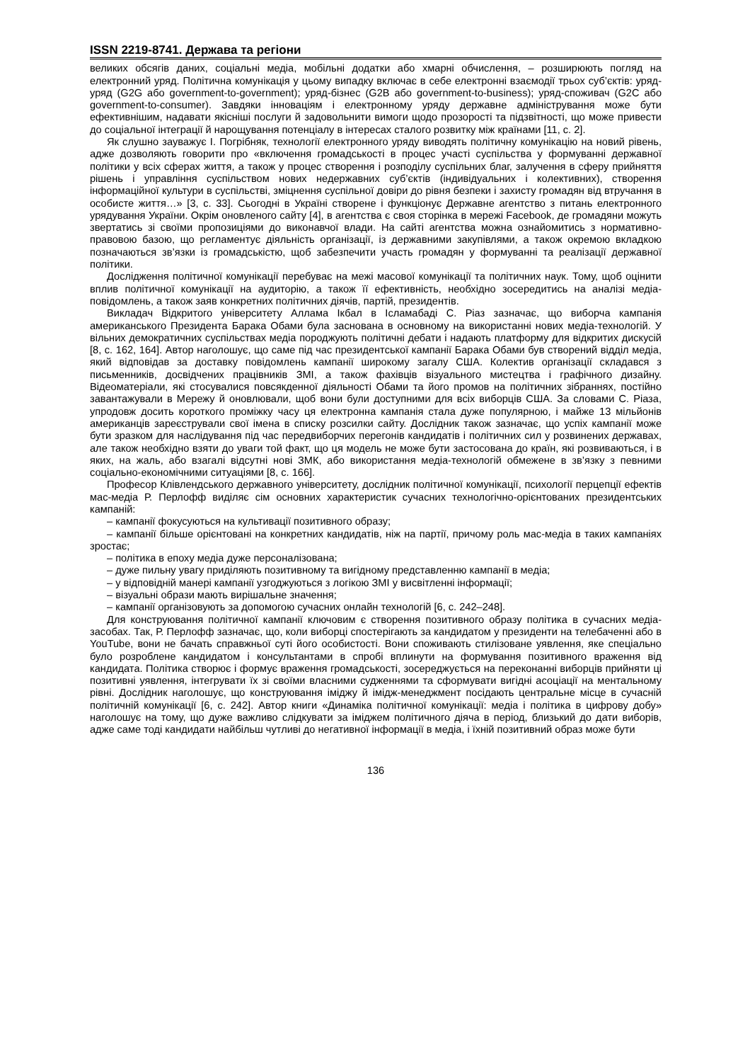ISSN 2219-8741. Держава та регіони
великих обсягів даних, соціальні медіа, мобільні додатки або хмарні обчислення, – розширюють погляд на електронний уряд. Політична комунікація у цьому випадку включає в себе електронні взаємодії трьох суб’єктів: уряд-уряд (G2G або government-to-government); уряд-бізнес (G2B або government-to-business); уряд-споживач (G2C або government-to-consumer). Завдяки інноваціям і електронному уряду державне адміністрування може бути ефективнішим, надавати якісніші послуги й задовольнити вимоги щодо прозорості та підзвітності, що може привести до соціальної інтеграції й нарощування потенціалу в інтересах сталого розвитку між країнами [11, с. 2].
Як слушно зауважує І. Погрібняк, технології електронного уряду виводять політичну комунікацію на новий рівень, адже дозволяють говорити про «включення громадськості в процес участі суспільства у формуванні державної політики у всіх сферах життя, а також у процес створення і розподілу суспільних благ, залучення в сферу прийняття рішень і управління суспільством нових недержавних суб’єктів (індивідуальних і колективних), створення інформаційної культури в суспільстві, зміцнення суспільної довіри до рівня безпеки і захисту громадян від втручання в особисте життя…» [3, с. 33]. Сьогодні в Україні створене і функціонує Державне агентство з питань електронного урядування України. Окрім оновленого сайту [4], в агентства є своя сторінка в мережі Facebook, де громадяни можуть звертатись зі своїми пропозиціями до виконавчої влади. На сайті агентства можна ознайомитись з нормативно-правовою базою, що регламентує діяльність організації, із державними закупівлями, а також окремою вкладкою позначаються зв’язки із громадськістю, щоб забезпечити участь громадян у формуванні та реалізації державної політики.
Дослідження політичної комунікації перебуває на межі масової комунікації та політичних наук. Тому, щоб оцінити вплив політичної комунікації на аудиторію, а також її ефективність, необхідно зосередитись на аналізі медіа-повідомлень, а також заяв конкретних політичних діячів, партій, президентів.
Викладач Відкритого університету Аллама Ікбал в Ісламабаді С. Ріаз зазначає, що виборча кампанія американського Президента Барака Обами була заснована в основному на використанні нових медіа-технологій. У вільних демократичних суспільствах медіа породжують політичні дебати і надають платформу для відкритих дискусій [8, с. 162, 164]. Автор наголошує, що саме під час президентської кампанії Барака Обами був створений відділ медіа, який відповідав за доставку повідомлень кампанії широкому загалу США. Колектив організації складався з письменників, досвідчених працівників ЗМІ, а також фахівців візуального мистецтва і графічного дизайну. Відеоматеріали, які стосувалися повсякденної діяльності Обами та його промов на політичних зібраннях, постійно завантажували в Мережу й оновлювали, щоб вони були доступними для всіх виборців США. За словами С. Ріаза, упродовж досить короткого проміжку часу ця електронна кампанія стала дуже популярною, і майже 13 мільйонів американців зареєстрували свої імена в списку розсилки сайту. Дослідник також зазначає, що успіх кампанії може бути зразком для наслідування під час передвиборчих перегонів кандидатів і політичних сил у розвинених державах, але також необхідно взяти до уваги той факт, що ця модель не може бути застосована до країн, які розвиваються, і в яких, на жаль, або взагалі відсутні нові ЗМК, або використання медіа-технологій обмежене в зв’язку з певними соціально-економічними ситуаціями [8, с. 166].
Професор Клівлендського державного університету, дослідник політичної комунікації, психології перцепції ефектів мас-медіа Р. Перлофф виділяє сім основних характеристик сучасних технологічно-орієнтованих президентських кампаній:
– кампанії фокусуються на культивації позитивного образу;
– кампанії більше орієнтовані на конкретних кандидатів, ніж на партії, причому роль мас-медіа в таких кампаніях зростає;
– політика в епоху медіа дуже персоналізована;
– дуже пильну увагу приділяють позитивному та вигідному представленню кампанії в медіа;
– у відповідній манері кампанії узгоджуються з логікою ЗМІ у висвітленні інформації;
– візуальні образи мають вирішальне значення;
– кампанії організовують за допомогою сучасних онлайн технологій [6, с. 242–248].
Для конструювання політичної кампанії ключовим є створення позитивного образу політика в сучасних медіа-засобах. Так, Р. Перлофф зазначає, що, коли виборці спостерігають за кандидатом у президенти на телебаченні або в YouTube, вони не бачать справжньої суті його особистості. Вони споживають стилізоване уявлення, яке спеціально було розроблене кандидатом і консультантами в спробі вплинути на формування позитивного враження від кандидата. Політика створює і формує враження громадськості, зосереджується на переконанні виборців прийняти ці позитивні уявлення, інтегрувати їх зі своїми власними судженнями та сформувати вигідні асоціації на ментальному рівні. Дослідник наголошує, що конструювання іміджу й імідж-менеджмент посідають центральне місце в сучасній політичній комунікації [6, с. 242]. Автор книги «Динаміка політичної комунікації: медіа і політика в цифрову добу» наголошує на тому, що дуже важливо слідкувати за іміджем політичного діяча в період, близький до дати виборів, адже саме тоді кандидати найбільш чутливі до негативної інформації в медіа, і їхній позитивний образ може бути
136